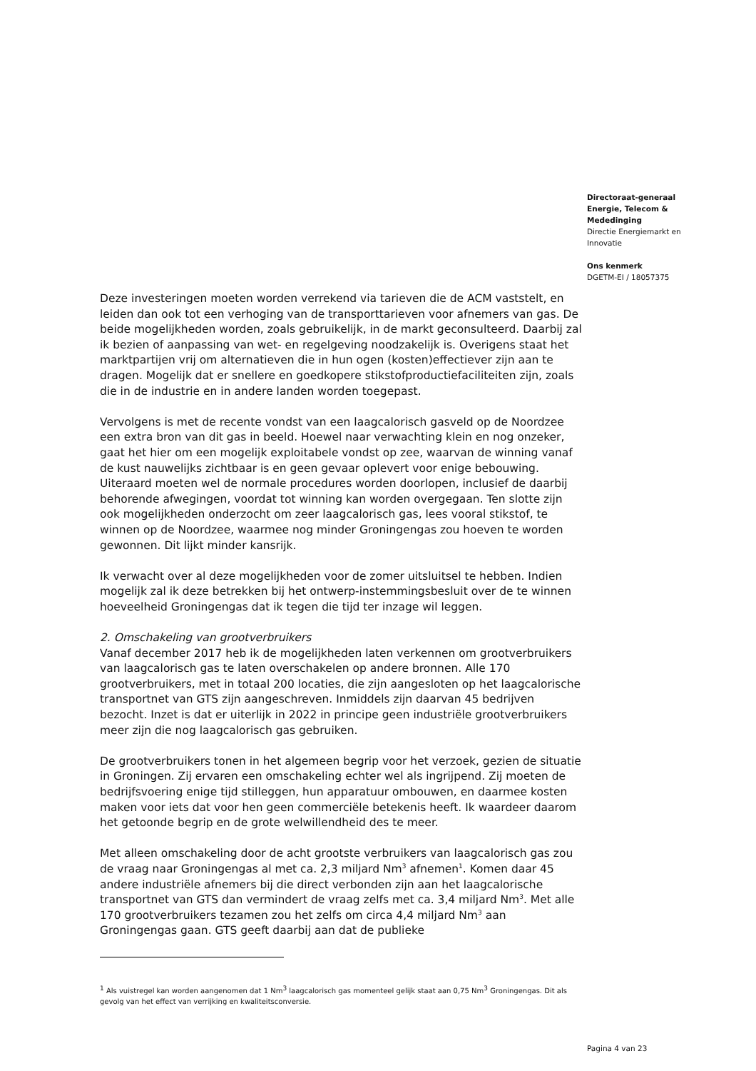Directoraat-generaal
Energie, Telecom &
Mededinging
Directie Energiemarkt en
Innovatie
Ons kenmerk
DGETM-EI / 18057375
Deze investeringen moeten worden verrekend via tarieven die de ACM vaststelt, en leiden dan ook tot een verhoging van de transporttarieven voor afnemers van gas. De beide mogelijkheden worden, zoals gebruikelijk, in de markt geconsulteerd. Daarbij zal ik bezien of aanpassing van wet- en regelgeving noodzakelijk is. Overigens staat het marktpartijen vrij om alternatieven die in hun ogen (kosten)effectiever zijn aan te dragen. Mogelijk dat er snellere en goedkopere stikstofproductiefaciliteiten zijn, zoals die in de industrie en in andere landen worden toegepast.
Vervolgens is met de recente vondst van een laagcalorisch gasveld op de Noordzee een extra bron van dit gas in beeld. Hoewel naar verwachting klein en nog onzeker, gaat het hier om een mogelijk exploitabele vondst op zee, waarvan de winning vanaf de kust nauwelijks zichtbaar is en geen gevaar oplevert voor enige bebouwing. Uiteraard moeten wel de normale procedures worden doorlopen, inclusief de daarbij behorende afwegingen, voordat tot winning kan worden overgegaan. Ten slotte zijn ook mogelijkheden onderzocht om zeer laagcalorisch gas, lees vooral stikstof, te winnen op de Noordzee, waarmee nog minder Groningengas zou hoeven te worden gewonnen. Dit lijkt minder kansrijk.
Ik verwacht over al deze mogelijkheden voor de zomer uitsluitsel te hebben. Indien mogelijk zal ik deze betrekken bij het ontwerp-instemmingsbesluit over de te winnen hoeveelheid Groningengas dat ik tegen die tijd ter inzage wil leggen.
2. Omschakeling van grootverbruikers
Vanaf december 2017 heb ik de mogelijkheden laten verkennen om grootverbruikers van laagcalorisch gas te laten overschakelen op andere bronnen. Alle 170 grootverbruikers, met in totaal 200 locaties, die zijn aangesloten op het laagcalorische transportnet van GTS zijn aangeschreven. Inmiddels zijn daarvan 45 bedrijven bezocht. Inzet is dat er uiterlijk in 2022 in principe geen industriële grootverbruikers meer zijn die nog laagcalorisch gas gebruiken.
De grootverbruikers tonen in het algemeen begrip voor het verzoek, gezien de situatie in Groningen. Zij ervaren een omschakeling echter wel als ingrijpend. Zij moeten de bedrijfsvoering enige tijd stilleggen, hun apparatuur ombouwen, en daarmee kosten maken voor iets dat voor hen geen commerciële betekenis heeft. Ik waardeer daarom het getoonde begrip en de grote welwillendheid des te meer.
Met alleen omschakeling door de acht grootste verbruikers van laagcalorisch gas zou de vraag naar Groningengas al met ca. 2,3 miljard Nm<sup>3</sup> afnemen<sup>1</sup>. Komen daar 45 andere industriële afnemers bij die direct verbonden zijn aan het laagcalorische transportnet van GTS dan vermindert de vraag zelfs met ca. 3,4 miljard Nm<sup>3</sup>. Met alle 170 grootverbruikers tezamen zou het zelfs om circa 4,4 miljard Nm<sup>3</sup> aan Groningengas gaan. GTS geeft daarbij aan dat de publieke
<sup>1</sup> Als vuistregel kan worden aangenomen dat 1 Nm<sup>3</sup> laagcalorisch gas momenteel gelijk staat aan 0,75 Nm<sup>3</sup> Groningengas. Dit als gevolg van het effect van verrijking en kwaliteitsconversie.
Pagina 4 van 23